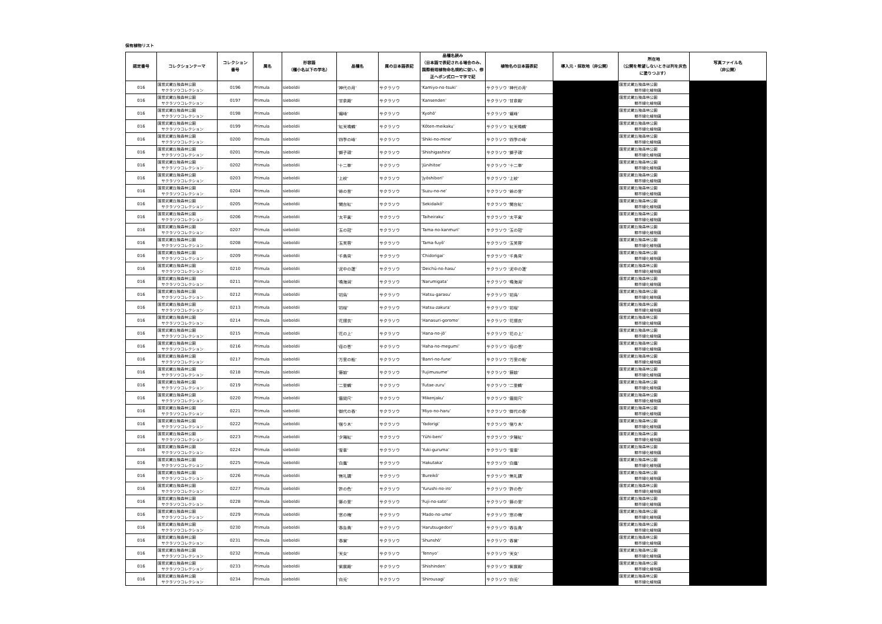保有植物リスト
| 認定番号 | コレクションテーマ | コレクション 番号 | 属名 | 形容語 （種小名以下の学名） | 品種名 | 属の日本語表記 | 品種名読み （日本語で表記される場合のみ、国際栽培植物命名規約に従い、修正ヘボン式ローマ字で記 | 植物名の日本語表記 | 導入元・採取地（非公開） | 所在地 （公開を希望しないときは列を灰色に塗りつぶす） | 写真ファイル名 （非公開） |
| --- | --- | --- | --- | --- | --- | --- | --- | --- | --- | --- | --- |
| 016 | 国営武蔵丘陵森林公園 サクラソウコレクション | 0196 | Primula | sieboldii | ‘神代の月’ | サクラソウ | ‘Kamiyo-no-tsuki’ | サクラソウ ‘神代の月’ | | 国営武蔵丘陵森林公園 都市緑化植物園 | |
| 016 | 国営武蔵丘陵森林公園 サクラソウコレクション | 0197 | Primula | sieboldii | ‘甘泉殿’ | サクラソウ | ‘Kansenden’ | サクラソウ ‘甘泉殿’ | | 国営武蔵丘陵森林公園 都市緑化植物園 | |
| 016 | 国営武蔵丘陵森林公園 サクラソウコレクション | 0198 | Primula | sieboldii | ‘鋸峰’ | サクラソウ | ‘Kyohō’ | サクラソウ ‘鋸峰’ | | 国営武蔵丘陵森林公園 都市緑化植物園 | |
| 016 | 国営武蔵丘陵森林公園 サクラソウコレクション | 0199 | Primula | sieboldii | ‘紅天鳴鶴’ | サクラソウ | ‘Kōten-meikaku’ | サクラソウ ‘紅天鳴鶴’ | | 国営武蔵丘陵森林公園 都市緑化植物園 | |
| 016 | 国営武蔵丘陵森林公園 サクラソウコレクション | 0200 | Primula | sieboldii | ‘四季の峰’ | サクラソウ | ‘Shiki-no-mine’ | サクラソウ ‘四季の峰’ | | 国営武蔵丘陵森林公園 都市緑化植物園 | |
| 016 | 国営武蔵丘陵森林公園 サクラソウコレクション | 0201 | Primula | sieboldii | ‘獅子頭’ | サクラソウ | ‘Shishigashira’ | サクラソウ ‘獅子頭’ | | 国営武蔵丘陵森林公園 都市緑化植物園 | |
| 016 | 国営武蔵丘陵森林公園 サクラソウコレクション | 0202 | Primula | sieboldii | ‘十二単’ | サクラソウ | ‘Jūnihitoe’ | サクラソウ ‘十二単’ | | 国営武蔵丘陵森林公園 都市緑化植物園 | |
| 016 | 国営武蔵丘陵森林公園 サクラソウコレクション | 0203 | Primula | sieboldii | ‘上絞’ | サクラソウ | ‘Jyōshibori’ | サクラソウ ‘上絞’ | | 国営武蔵丘陵森林公園 都市緑化植物園 | |
| 016 | 国営武蔵丘陵森林公園 サクラソウコレクション | 0204 | Primula | sieboldii | ‘鈴の音’ | サクラソウ | ‘Suzu-no-ne’ | サクラソウ ‘鈴の音’ | | 国営武蔵丘陵森林公園 都市緑化植物園 | |
| 016 | 国営武蔵丘陵森林公園 サクラソウコレクション | 0205 | Primula | sieboldii | ‘関台紅’ | サクラソウ | ‘Sekidaikō’ | サクラソウ ‘関台紅’ | | 国営武蔵丘陵森林公園 都市緑化植物園 | |
| 016 | 国営武蔵丘陵森林公園 サクラソウコレクション | 0206 | Primula | sieboldii | ‘太平楽’ | サクラソウ | ‘Taiheiraku’ | サクラソウ ‘太平楽’ | | 国営武蔵丘陵森林公園 都市緑化植物園 | |
| 016 | 国営武蔵丘陵森林公園 サクラソウコレクション | 0207 | Primula | sieboldii | ‘玉の冠’ | サクラソウ | ‘Tama-no-kanmuri’ | サクラソウ ‘玉の冠’ | | 国営武蔵丘陵森林公園 都市緑化植物園 | |
| 016 | 国営武蔵丘陵森林公園 サクラソウコレクション | 0208 | Primula | sieboldii | ‘玉芙蓉’ | サクラソウ | ‘Tama-fuyō’ | サクラソウ ‘玉芙蓉’ | | 国営武蔵丘陵森林公園 都市緑化植物園 | |
| 016 | 国営武蔵丘陵森林公園 サクラソウコレクション | 0209 | Primula | sieboldii | ‘千鳥貝’ | サクラソウ | ‘Chidorigai’ | サクラソウ ‘千鳥貝’ | | 国営武蔵丘陵森林公園 都市緑化植物園 | |
| 016 | 国営武蔵丘陵森林公園 サクラソウコレクション | 0210 | Primula | sieboldii | ‘泥中の蓮’ | サクラソウ | ‘Deichū-no-hasu’ | サクラソウ ‘泥中の蓮’ | | 国営武蔵丘陵森林公園 都市緑化植物園 | |
| 016 | 国営武蔵丘陵森林公園 サクラソウコレクション | 0211 | Primula | sieboldii | ‘鳴海潟’ | サクラソウ | ‘Narumigata’ | サクラソウ ‘鳴海潟’ | | 国営武蔵丘陵森林公園 都市緑化植物園 | |
| 016 | 国営武蔵丘陵森林公園 サクラソウコレクション | 0212 | Primula | sieboldii | ‘初烏’ | サクラソウ | ‘Hatsu-garasu’ | サクラソウ ‘初烏’ | | 国営武蔵丘陵森林公園 都市緑化植物園 | |
| 016 | 国営武蔵丘陵森林公園 サクラソウコレクション | 0213 | Primula | sieboldii | ‘初桜’ | サクラソウ | ‘Hatsu-zakura’ | サクラソウ ‘初桜’ | | 国営武蔵丘陵森林公園 都市緑化植物園 | |
| 016 | 国営武蔵丘陵森林公園 サクラソウコレクション | 0214 | Primula | sieboldii | ‘花摺衣’ | サクラソウ | ‘Hanasuri-goromo’ | サクラソウ ‘花摺衣’ | | 国営武蔵丘陵森林公園 都市緑化植物園 | |
| 016 | 国営武蔵丘陵森林公園 サクラソウコレクション | 0215 | Primula | sieboldii | ‘花の上’ | サクラソウ | ‘Hana-no-jō’ | サクラソウ ‘花の上’ | | 国営武蔵丘陵森林公園 都市緑化植物園 | |
| 016 | 国営武蔵丘陵森林公園 サクラソウコレクション | 0216 | Primula | sieboldii | ‘母の恵’ | サクラソウ | ‘Haha-no-megumi’ | サクラソウ ‘母の恵’ | | 国営武蔵丘陵森林公園 都市緑化植物園 | |
| 016 | 国営武蔵丘陵森林公園 サクラソウコレクション | 0217 | Primula | sieboldii | ‘万里の船’ | サクラソウ | ‘Banri-no-fune’ | サクラソウ ‘万里の船’ | | 国営武蔵丘陵森林公園 都市緑化植物園 | |
| 016 | 国営武蔵丘陵森林公園 サクラソウコレクション | 0218 | Primula | sieboldii | ‘藤娘’ | サクラソウ | ‘Fujimusume’ | サクラソウ ‘藤娘’ | | 国営武蔵丘陵森林公園 都市緑化植物園 | |
| 016 | 国営武蔵丘陵森林公園 サクラソウコレクション | 0219 | Primula | sieboldii | ‘二重鶴’ | サクラソウ | ‘Futae-zuru’ | サクラソウ ‘二重鶴’ | | 国営武蔵丘陵森林公園 都市緑化植物園 | |
| 016 | 国営武蔵丘陵森林公園 サクラソウコレクション | 0220 | Primula | sieboldii | ‘眉間尺’ | サクラソウ | ‘Mikenjaku’ | サクラソウ ‘眉間尺’ | | 国営武蔵丘陵森林公園 都市緑化植物園 | |
| 016 | 国営武蔵丘陵森林公園 サクラソウコレクション | 0221 | Primula | sieboldii | ‘御代の春’ | サクラソウ | ‘Miyo-no-haru’ | サクラソウ ‘御代の春’ | | 国営武蔵丘陵森林公園 都市緑化植物園 | |
| 016 | 国営武蔵丘陵森林公園 サクラソウコレクション | 0222 | Primula | sieboldii | ‘宿り木’ | サクラソウ | ‘Yadorigi’ | サクラソウ ‘宿り木’ | | 国営武蔵丘陵森林公園 都市緑化植物園 | |
| 016 | 国営武蔵丘陵森林公園 サクラソウコレクション | 0223 | Primula | sieboldii | ‘夕陽紅’ | サクラソウ | ‘Yūhi-beni’ | サクラソウ ‘夕陽紅’ | | 国営武蔵丘陵森林公園 都市緑化植物園 | |
| 016 | 国営武蔵丘陵森林公園 サクラソウコレクション | 0224 | Primula | sieboldii | ‘雪車’ | サクラソウ | ‘Yuki-guruma’ | サクラソウ ‘雪車’ | | 国営武蔵丘陵森林公園 都市緑化植物園 | |
| 016 | 国営武蔵丘陵森林公園 サクラソウコレクション | 0225 | Primula | sieboldii | ‘白鷹’ | サクラソウ | ‘Hakutaka’ | サクラソウ ‘白鷹’ | | 国営武蔵丘陵森林公園 都市緑化植物園 | |
| 016 | 国営武蔵丘陵森林公園 サクラソウコレクション | 0226 | Primula | sieboldii | ‘無礼講’ | サクラソウ | ‘Bureikō’ | サクラソウ ‘無礼講’ | | 国営武蔵丘陵森林公園 都市緑化植物園 | |
| 016 | 国営武蔵丘陵森林公園 サクラソウコレクション | 0227 | Primula | sieboldii | ‘許の色’ | サクラソウ | ‘Yurushi-no-iro’ | サクラソウ ‘許の色’ | | 国営武蔵丘陵森林公園 都市緑化植物園 | |
| 016 | 国営武蔵丘陵森林公園 サクラソウコレクション | 0228 | Primula | sieboldii | ‘藤の里’ | サクラソウ | ‘Fuji-no-sato’ | サクラソウ ‘藤の里’ | | 国営武蔵丘陵森林公園 都市緑化植物園 | |
| 016 | 国営武蔵丘陵森林公園 サクラソウコレクション | 0229 | Primula | sieboldii | ‘窓の梅’ | サクラソウ | ‘Mado-no-ume’ | サクラソウ ‘窓の梅’ | | 国営武蔵丘陵森林公園 都市緑化植物園 | |
| 016 | 国営武蔵丘陵森林公園 サクラソウコレクション | 0230 | Primula | sieboldii | ‘春告鳥’ | サクラソウ | ‘Harutsugedori’ | サクラソウ ‘春告鳥’ | | 国営武蔵丘陵森林公園 都市緑化植物園 | |
| 016 | 国営武蔵丘陵森林公園 サクラソウコレクション | 0231 | Primula | sieboldii | ‘春裳’ | サクラソウ | ‘Shunshō’ | サクラソウ ‘春裳’ | | 国営武蔵丘陵森林公園 都市緑化植物園 | |
| 016 | 国営武蔵丘陵森林公園 サクラソウコレクション | 0232 | Primula | sieboldii | ‘天女’ | サクラソウ | ‘Tennyo’ | サクラソウ ‘天女’ | | 国営武蔵丘陵森林公園 都市緑化植物園 | |
| 016 | 国営武蔵丘陵森林公園 サクラソウコレクション | 0233 | Primula | sieboldii | ‘紫宸殿’ | サクラソウ | ‘Shishinden’ | サクラソウ ‘紫宸殿’ | | 国営武蔵丘陵森林公園 都市緑化植物園 | |
| 016 | 国営武蔵丘陵森林公園 サクラソウコレクション | 0234 | Primula | sieboldii | ‘白兎’ | サクラソウ | ‘Shirousagi’ | サクラソウ ‘白兎’ | | 国営武蔵丘陵森林公園 都市緑化植物園 | |